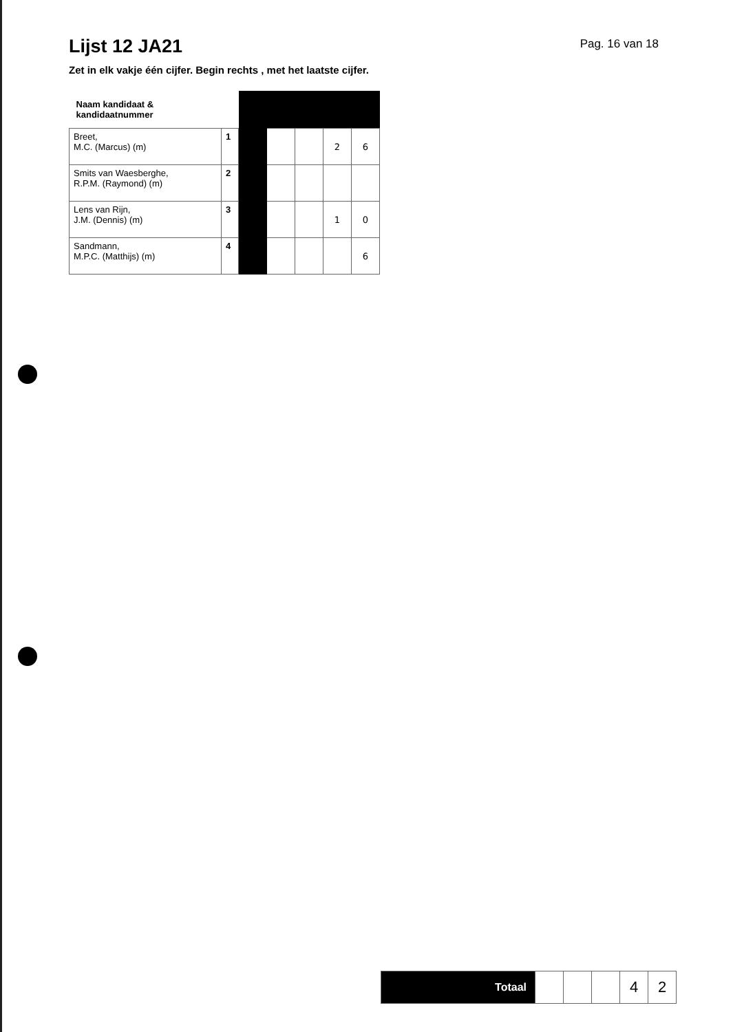Lijst 12 JA21
Pag. 16 van 18
Zet in elk vakje één cijfer. Begin rechts , met het laatste cijfer.
| Naam kandidaat & kandidaatnummer | | | | | | |
| Breet, M.C. (Marcus) (m) | 1 | | | | 2 | 6 |
| Smits van Waesberghe, R.P.M. (Raymond) (m) | 2 | | | | | |
| Lens van Rijn, J.M. (Dennis) (m) | 3 | | | | 1 | 0 |
| Sandmann, M.P.C. (Matthijs) (m) | 4 | | | | | 6 |
| Totaal | | | | 4 | 2 |